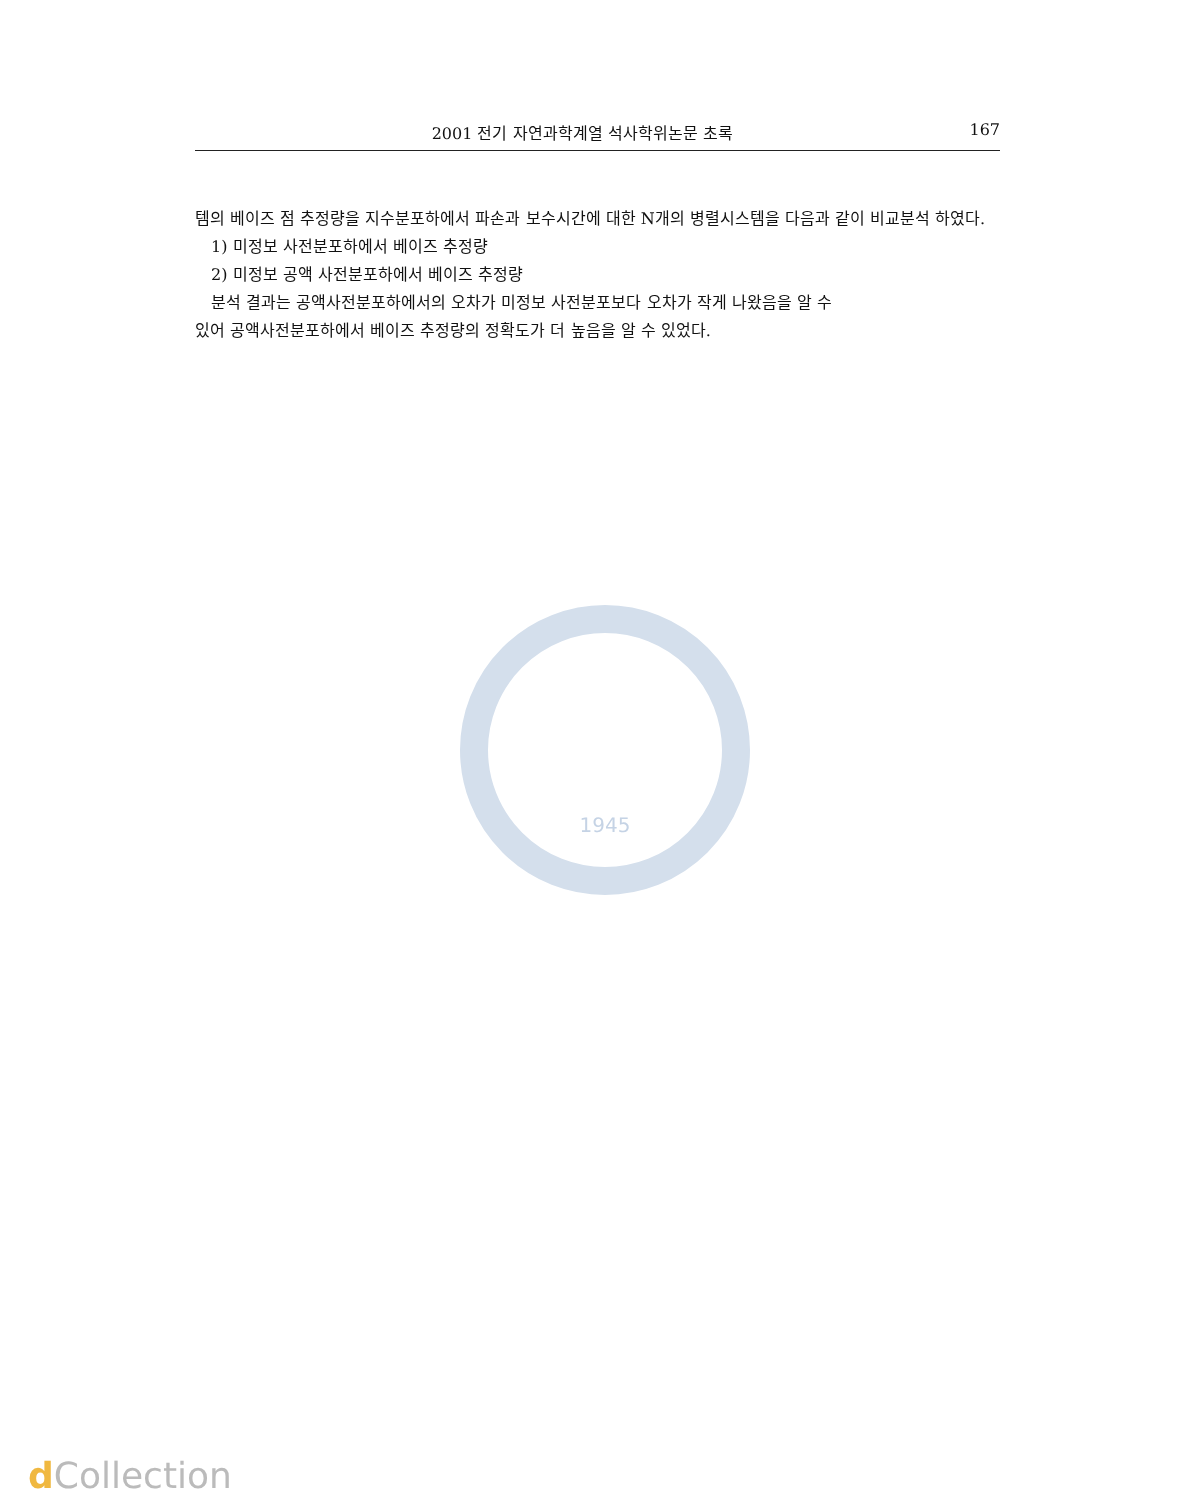2001 전기 자연과학계열 석사학위논문 초록 167
템의 베이즈 점 추정량을 지수분포하에서 파손과 보수시간에 대한 N개의 병렬시스템을 다음과 같이 비교분석 하였다.
1) 미정보 사전분포하에서 베이즈 추정량
2) 미정보 공액 사전분포하에서 베이즈 추정량
분석 결과는 공액사전분포하에서의 오차가 미정보 사전분포보다 오차가 작게 나왔음을 알 수
있어 공액사전분포하에서 베이즈 추정량의 정확도가 더 높음을 알 수 있었다.
1945
d Collection